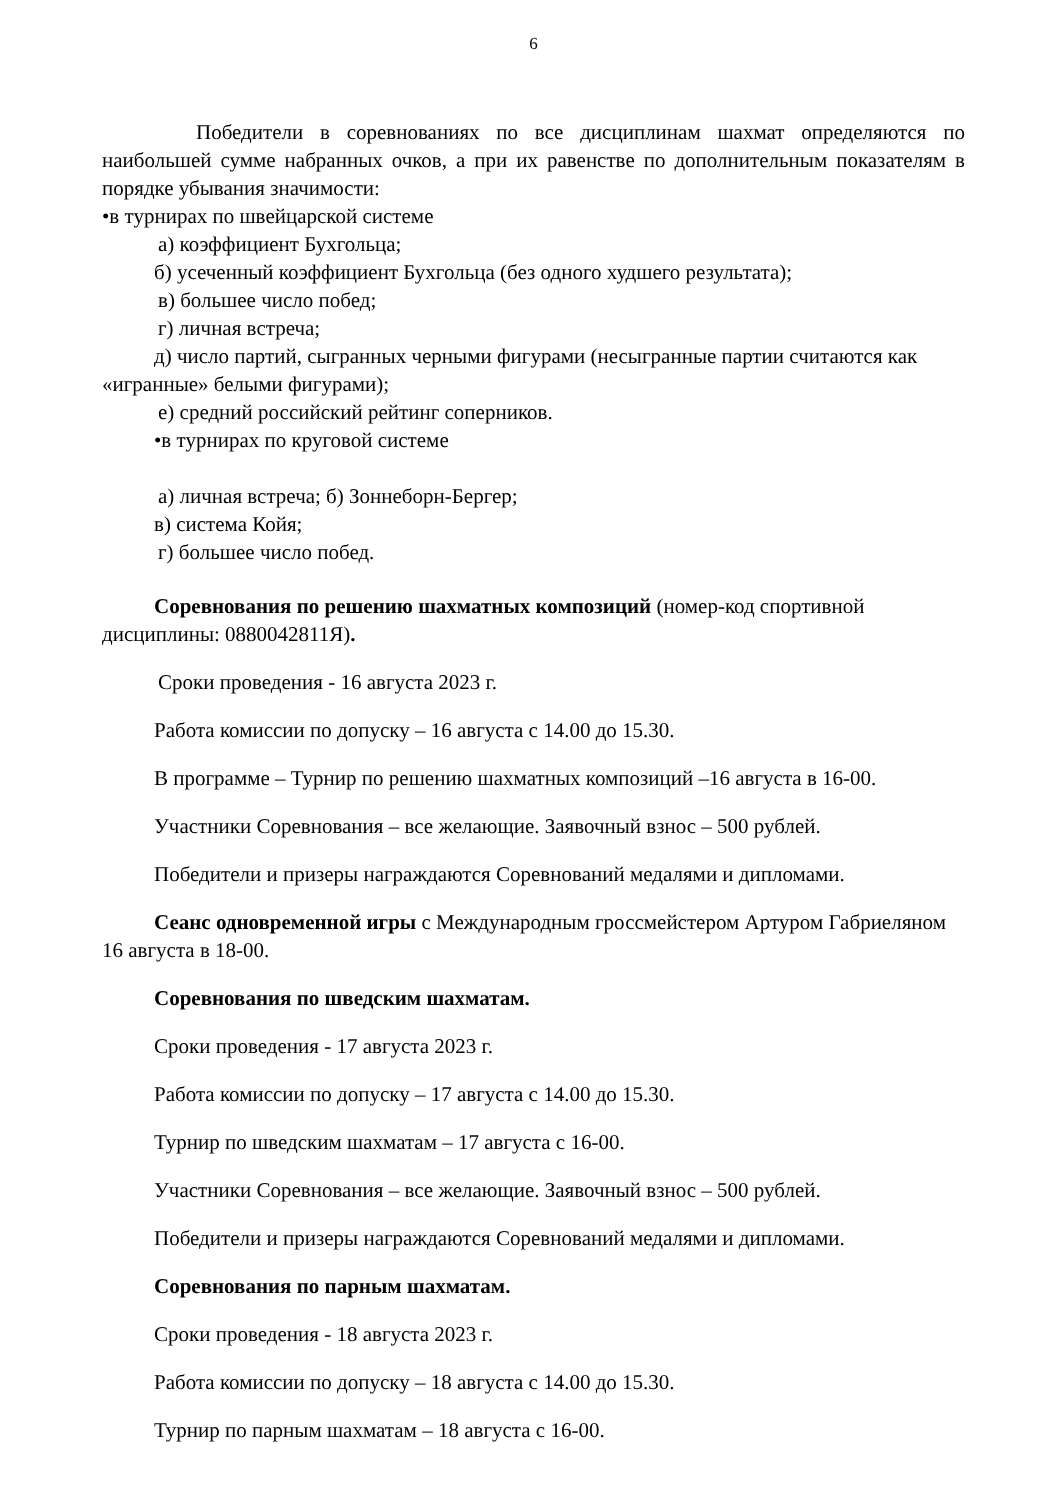6
Победители в соревнованиях по все дисциплинам шахмат определяются по наибольшей сумме набранных очков, а при их равенстве по дополнительным показателям в порядке убывания значимости:
•в турнирах по швейцарской системе
а) коэффициент Бухгольца;
б) усеченный коэффициент Бухгольца (без одного худшего результата);
в) большее число побед;
г) личная встреча;
д) число партий, сыгранных черными фигурами (несыгранные партии считаются как «игранные» белыми фигурами);
е) средний российский рейтинг соперников.
•в турнирах по круговой системе
а) личная встреча; б) Зоннеборн-Бергер;
в) система Койя;
г) большее число побед.
Соревнования по решению шахматных композиций (номер-код спортивной дисциплины: 0880042811Я).
Сроки проведения - 16 августа 2023 г.
Работа комиссии по допуску – 16 августа с 14.00 до 15.30.
В программе – Турнир по решению шахматных композиций –16 августа в 16-00.
Участники Соревнования – все желающие. Заявочный взнос – 500 рублей.
Победители и призеры награждаются Соревнований медалями и дипломами.
Сеанс одновременной игры с Международным гроссмейстером Артуром Габриеляном 16 августа в 18-00.
Соревнования по шведским шахматам.
Сроки проведения - 17 августа 2023 г.
Работа комиссии по допуску – 17 августа с 14.00 до 15.30.
Турнир по шведским шахматам – 17 августа с 16-00.
Участники Соревнования – все желающие. Заявочный взнос – 500 рублей.
Победители и призеры награждаются Соревнований медалями и дипломами.
Соревнования по парным шахматам.
Сроки проведения - 18 августа 2023 г.
Работа комиссии по допуску – 18 августа с 14.00 до 15.30.
Турнир по парным шахматам – 18 августа с 16-00.